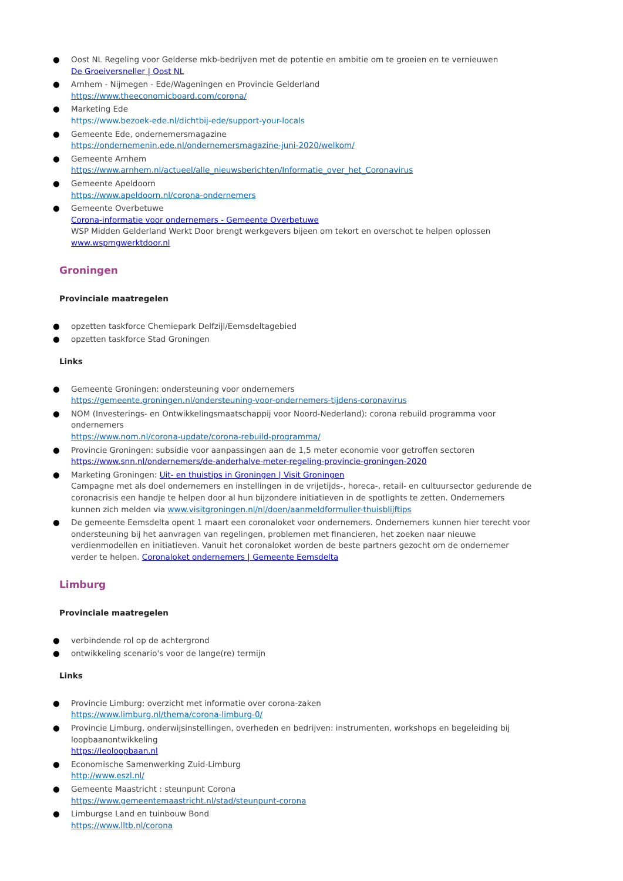● Oost NL Regeling voor Gelderse mkb-bedrijven met de potentie en ambitie om te groeien en te vernieuwen
De Groeiversneller | Oost NL
● Arnhem - Nijmegen - Ede/Wageningen en Provincie Gelderland
https://www.theeconomicboard.com/corona/
● Marketing Ede
https://www.bezoek-ede.nl/dichtbij-ede/support-your-locals
● Gemeente Ede, ondernemersmagazine
https://ondernemenin.ede.nl/ondernemersmagazine-juni-2020/welkom/
● Gemeente Arnhem
https://www.arnhem.nl/actueel/alle_nieuwsberichten/Informatie_over_het_Coronavirus
● Gemeente Apeldoorn
https://www.apeldoorn.nl/corona-ondernemers
● Gemeente Overbetuwe
Corona-informatie voor ondernemers - Gemeente Overbetuwe
WSP Midden Gelderland Werkt Door brengt werkgevers bijeen om tekort en overschot te helpen oplossen
www.wspmgwerktdoor.nl
Groningen
Provinciale maatregelen
● opzetten taskforce Chemiepark Delfzijl/Eemsdeltagebied
● opzetten taskforce Stad Groningen
Links
● Gemeente Groningen: ondersteuning voor ondernemers
https://gemeente.groningen.nl/ondersteuning-voor-ondernemers-tijdens-coronavirus
● NOM (Investerings- en Ontwikkelingsmaatschappij voor Noord-Nederland): corona rebuild programma voor ondernemers
https://www.nom.nl/corona-update/corona-rebuild-programma/
● Provincie Groningen: subsidie voor aanpassingen aan de 1,5 meter economie voor getroffen sectoren
https://www.snn.nl/ondernemers/de-anderhalve-meter-regeling-provincie-groningen-2020
● Marketing Groningen: Uit- en thuistips in Groningen | Visit Groningen
Campagne met als doel ondernemers en instellingen in de vrijetijds-, horeca-, retail- en cultuursector gedurende de coronacrisis een handje te helpen door al hun bijzondere initiatieven in de spotlights te zetten. Ondernemers kunnen zich melden via www.visitgroningen.nl/nl/doen/aanmeldformulier-thuisblijftips
● De gemeente Eemsdelta opent 1 maart een coronaloket voor ondernemers. Ondernemers kunnen hier terecht voor ondersteuning bij het aanvragen van regelingen, problemen met financieren, het zoeken naar nieuwe verdienmodellen en initiatieven. Vanuit het coronaloket worden de beste partners gezocht om de ondernemer verder te helpen. Coronaloket ondernemers | Gemeente Eemsdelta
Limburg
Provinciale maatregelen
● verbindende rol op de achtergrond
● ontwikkeling scenario's voor de lange(re) termijn
Links
● Provincie Limburg: overzicht met informatie over corona-zaken
https://www.limburg.nl/thema/corona-limburg-0/
● Provincie Limburg, onderwijsinstellingen, overheden en bedrijven: instrumenten, workshops en begeleiding bij loopbaanontwikkeling
https://leoloopbaan.nl
● Economische Samenwerking Zuid-Limburg
http://www.eszl.nl/
● Gemeente Maastricht : steunpunt Corona
https://www.gemeentemaastricht.nl/stad/steunpunt-corona
● Limburgse Land en tuinbouw Bond
https://www.lltb.nl/corona